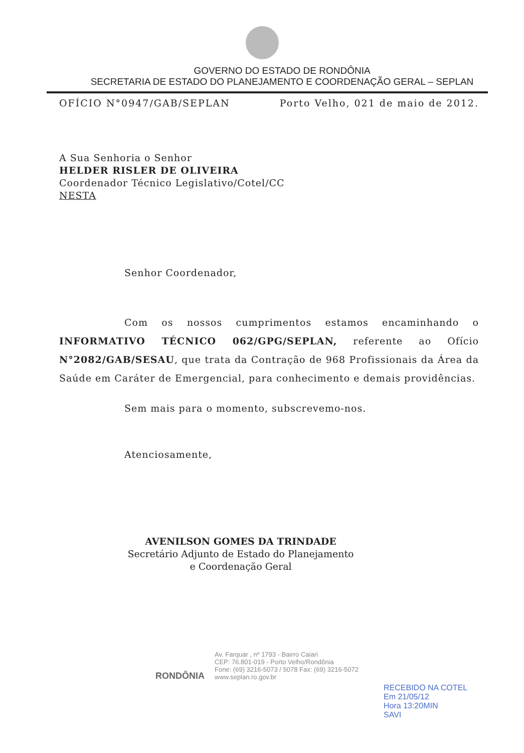GOVERNO DO ESTADO DE RONDÔNIA
SECRETARIA DE ESTADO DO PLANEJAMENTO E COORDENAÇÃO GERAL – SEPLAN
OFÍCIO N°0947/GAB/SEPLAN Porto Velho, 021 de maio de 2012.
A Sua Senhoria o Senhor
HELDER RISLER DE OLIVEIRA
Coordenador Técnico Legislativo/Cotel/CC
NESTA
Senhor Coordenador,
Com os nossos cumprimentos estamos encaminhando o INFORMATIVO TÉCNICO 062/GPG/SEPLAN, referente ao Ofício N°2082/GAB/SESAU, que trata da Contração de 968 Profissionais da Área da Saúde em Caráter de Emergencial, para conhecimento e demais providências.
Sem mais para o momento, subscrevemo-nos.
Atenciosamente,
AVENILSON GOMES DA TRINDADE
Secretário Adjunto de Estado do Planejamento e Coordenação Geral
RONDÔNIA
Av. Farquar , nº 1793 - Bairro Caiari
CEP: 76.801-019 - Porto Velho/Rondônia
Fone: (69) 3216-5073 / 5078 Fax: (69) 3216-5072
www.seplan.ro.gov.br
RECEBIDO NA COTEL
Em 21/05/12
Hora 13:20MIN
SAVI